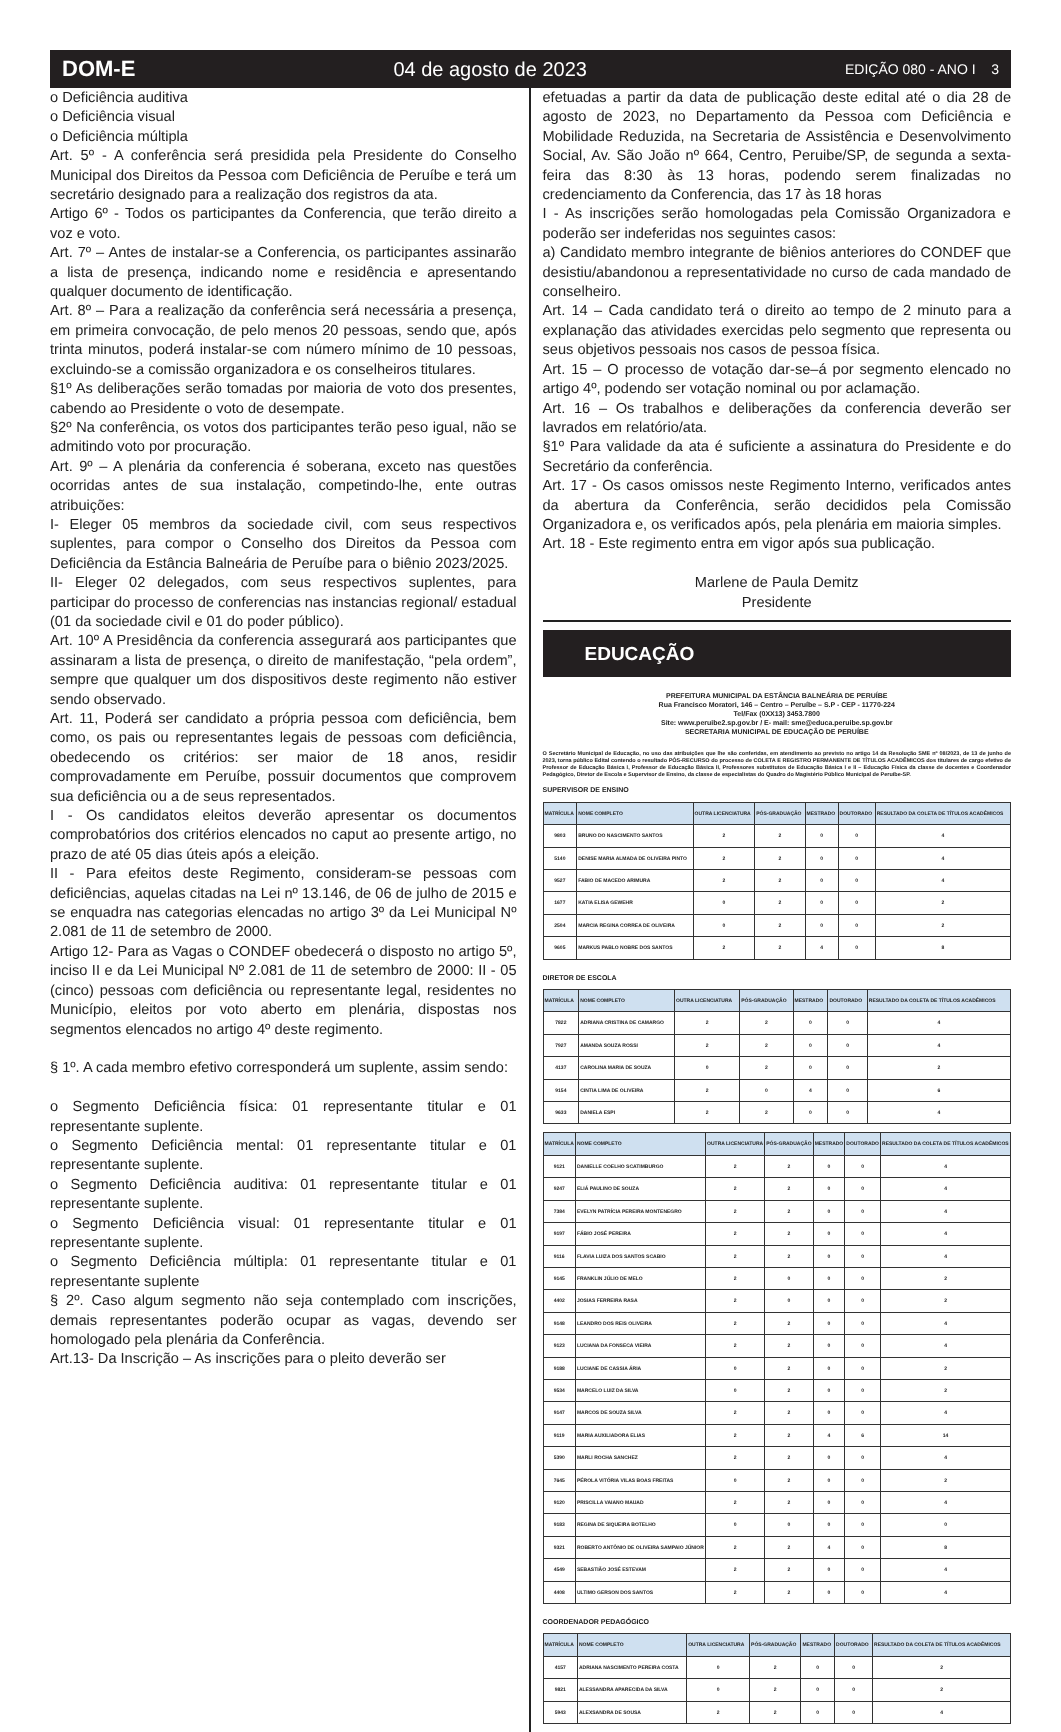DOM-E 04 de agosto de 2023 EDIÇÃO 080 - ANO I 3
o Deficiência auditiva
o Deficiência visual
o Deficiência múltipla
Art. 5º - A conferência será presidida pela Presidente do Conselho Municipal dos Direitos da Pessoa com Deficiência de Peruíbe e terá um secretário designado para a realização dos registros da ata.
Artigo 6º - Todos os participantes da Conferencia, que terão direito a voz e voto.
Art. 7º – Antes de instalar-se a Conferencia, os participantes assinarão a lista de presença, indicando nome e residência e apresentando qualquer documento de identificação.
Art. 8º – Para a realização da conferência será necessária a presença, em primeira convocação, de pelo menos 20 pessoas, sendo que, após trinta minutos, poderá instalar-se com número mínimo de 10 pessoas, excluindo-se a comissão organizadora e os conselheiros titulares.
§1º As deliberações serão tomadas por maioria de voto dos presentes, cabendo ao Presidente o voto de desempate.
§2º Na conferência, os votos dos participantes terão peso igual, não se admitindo voto por procuração.
Art. 9º – A plenária da conferencia é soberana, exceto nas questões ocorridas antes de sua instalação, competindo-lhe, ente outras atribuições:
I- Eleger 05 membros da sociedade civil, com seus respectivos suplentes, para compor o Conselho dos Direitos da Pessoa com Deficiência da Estância Balneária de Peruíbe para o biênio 2023/2025.
II- Eleger 02 delegados, com seus respectivos suplentes, para participar do processo de conferencias nas instancias regional/ estadual (01 da sociedade civil e 01 do poder público).
Art. 10º A Presidência da conferencia assegurará aos participantes que assinaram a lista de presença, o direito de manifestação, “pela ordem”, sempre que qualquer um dos dispositivos deste regimento não estiver sendo observado.
Art. 11, Poderá ser candidato a própria pessoa com deficiência, bem como, os pais ou representantes legais de pessoas com deficiência, obedecendo os critérios: ser maior de 18 anos, residir comprovadamente em Peruíbe, possuir documentos que comprovem sua deficiência ou a de seus representados.
I - Os candidatos eleitos deverão apresentar os documentos comprobatórios dos critérios elencados no caput ao presente artigo, no prazo de até 05 dias úteis após a eleição.
II - Para efeitos deste Regimento, consideram-se pessoas com deficiências, aquelas citadas na Lei nº 13.146, de 06 de julho de 2015 e se enquadra nas categorias elencadas no artigo 3º da Lei Municipal Nº 2.081 de 11 de setembro de 2000.
Artigo 12- Para as Vagas o CONDEF obedecerá o disposto no artigo 5º, inciso II e da Lei Municipal Nº 2.081 de 11 de setembro de 2000: II - 05 (cinco) pessoas com deficiência ou representante legal, residentes no Município, eleitos por voto aberto em plenária, dispostas nos segmentos elencados no artigo 4º deste regimento.
§ 1º. A cada membro efetivo corresponderá um suplente, assim sendo:
o Segmento Deficiência física: 01 representante titular e 01 representante suplente.
o Segmento Deficiência mental: 01 representante titular e 01 representante suplente.
o Segmento Deficiência auditiva: 01 representante titular e 01 representante suplente.
o Segmento Deficiência visual: 01 representante titular e 01 representante suplente.
o Segmento Deficiência múltipla: 01 representante titular e 01 representante suplente
§ 2º. Caso algum segmento não seja contemplado com inscrições, demais representantes poderão ocupar as vagas, devendo ser homologado pela plenária da Conferência.
Art.13- Da Inscrição – As inscrições para o pleito deverão ser
efetuadas a partir da data de publicação deste edital até o dia 28 de agosto de 2023, no Departamento da Pessoa com Deficiência e Mobilidade Reduzida, na Secretaria de Assistência e Desenvolvimento Social, Av. São João nº 664, Centro, Peruibe/SP, de segunda a sexta-feira das 8:30 às 13 horas, podendo serem finalizadas no credenciamento da Conferencia, das 17 às 18 horas
I - As inscrições serão homologadas pela Comissão Organizadora e poderão ser indeferidas nos seguintes casos:
a) Candidato membro integrante de biênios anteriores do CONDEF que desistiu/abandonou a representatividade no curso de cada mandado de conselheiro.
Art. 14 – Cada candidato terá o direito ao tempo de 2 minuto para a explanação das atividades exercidas pelo segmento que representa ou seus objetivos pessoais nos casos de pessoa física.
Art. 15 – O processo de votação dar-se–á por segmento elencado no artigo 4º, podendo ser votação nominal ou por aclamação.
Art. 16 – Os trabalhos e deliberações da conferencia deverão ser lavrados em relatório/ata.
§1º Para validade da ata é suficiente a assinatura do Presidente e do Secretário da conferência.
Art. 17 - Os casos omissos neste Regimento Interno, verificados antes da abertura da Conferência, serão decididos pela Comissão Organizadora e, os verificados após, pela plenária em maioria simples.
Art. 18 - Este regimento entra em vigor após sua publicação.
Marlene de Paula Demitz
Presidente
EDUCAÇÃO
PREFEITURA MUNICIPAL DA ESTÂNCIA BALNEÁRIA DE PERUÍBE
Rua Francisco Moratori, 146 – Centro – Peruíbe – S.P - CEP - 11770-224
Tel/Fax (0XX13) 3453.7800
Site: www.peruibe2.sp.gov.br / E- mail: sme@educa.peruibe.sp.gov.br
SECRETARIA MUNICIPAL DE EDUCAÇÃO DE PERUÍBE
O Secretário Municipal de Educação, no uso das atribuições que lhe são conferidas, em atendimento ao previsto no artigo 14 da Resolução SME nº 08/2023, de 13 de junho de 2023, torna público Edital contendo o resultado PÓS-RECURSO do processo de COLETA E REGISTRO PERMANENTE DE TÍTULOS ACADÊMICOS dos titulares de cargo efetivo de Professor de Educação Básica I, Professor de Educação Básica II, Professores substitutos de Educação Básica I e II – Educação Física da classe de docentes e Coordenador Pedagógico, Diretor de Escola e Supervisor de Ensino, da classe de especialistas do Quadro do Magistério Público Municipal de Peruíbe-SP.
SUPERVISOR DE ENSINO
| MATRÍCULA | NOME COMPLETO | OUTRA LICENCIATURA | PÓS-GRADUAÇÃO | MESTRADO | DOUTORADO | RESULTADO DA COLETA DE TÍTULOS ACADÊMICOS |
| --- | --- | --- | --- | --- | --- | --- |
| 9803 | BRUNO DO NASCIMENTO SANTOS | 2 | 2 | 0 | 0 | 4 |
| 5140 | DENISE MARIA ALMADA DE OLIVEIRA PINTO | 2 | 2 | 0 | 0 | 4 |
| 9527 | FABIO DE MACEDO ARIMURA | 2 | 2 | 0 | 0 | 4 |
| 1677 | KATIA ELISA GEWEHR | 0 | 2 | 0 | 0 | 2 |
| 2504 | MARCIA REGINA CORREA DE OLIVEIRA | 0 | 2 | 0 | 0 | 2 |
| 9605 | MARKUS PABLO NOBRE DOS SANTOS | 2 | 2 | 4 | 0 | 8 |
DIRETOR DE ESCOLA
| MATRÍCULA | NOME COMPLETO | OUTRA LICENCIATURA | PÓS-GRADUAÇÃO | MESTRADO | DOUTORADO | RESULTADO DA COLETA DE TÍTULOS ACADÊMICOS |
| --- | --- | --- | --- | --- | --- | --- |
| 7822 | ADRIANA CRISTINA DE CAMARGO | 2 | 2 | 0 | 0 | 4 |
| 7927 | AMANDA SOUZA ROSSI | 2 | 2 | 0 | 0 | 4 |
| 4137 | CAROLINA MARIA DE SOUZA | 0 | 2 | 0 | 0 | 2 |
| 9154 | CINTIA LIMA DE OLIVEIRA | 2 | 0 | 4 | 0 | 6 |
| 9633 | DANIELA ESPI | 2 | 2 | 0 | 0 | 4 |
| MATRÍCULA | NOME COMPLETO | OUTRA LICENCIATURA | PÓS-GRADUAÇÃO | MESTRADO | DOUTORADO | RESULTADO DA COLETA DE TÍTULOS ACADÊMICOS |
| --- | --- | --- | --- | --- | --- | --- |
| 9121 | DANIELLE COELHO SCATIMBURGO | 2 | 2 | 0 | 0 | 4 |
| 9247 | ELIÁ PAULINO DE SOUZA | 2 | 2 | 0 | 0 | 4 |
| 7384 | EVELYN PATRÍCIA PEREIRA MONTENEGRO | 2 | 2 | 0 | 0 | 4 |
| 9197 | FÁBIO JOSÉ PEREIRA | 2 | 2 | 0 | 0 | 4 |
| 9116 | FLAVIA LUIZA DOS SANTOS SCABIO | 2 | 2 | 0 | 0 | 4 |
| 9145 | FRANKLIN JÚLIO DE MELO | 2 | 0 | 0 | 0 | 2 |
| 4402 | JOSIAS FERREIRA RASA | 2 | 0 | 0 | 0 | 2 |
| 9148 | LEANDRO DOS REIS OLIVEIRA | 2 | 2 | 0 | 0 | 4 |
| 9123 | LUCIANA DA FONSECA VIEIRA | 2 | 2 | 0 | 0 | 4 |
| 9188 | LUCIANE DE CASSIA ÁRIA | 0 | 2 | 0 | 0 | 2 |
| 9534 | MARCELO LUIZ DA SILVA | 0 | 2 | 0 | 0 | 2 |
| 9147 | MARCOS DE SOUZA SILVA | 2 | 2 | 0 | 0 | 4 |
| 9119 | MARIA AUXILIADORA ELIAS | 2 | 2 | 4 | 6 | 14 |
| 5390 | MARLI ROCHA SANCHEZ | 2 | 2 | 0 | 0 | 4 |
| 7645 | PÉROLA VITÓRIA VILAS BOAS FREITAS | 0 | 2 | 0 | 0 | 2 |
| 9120 | PRISCILLA VAIANO MAUAD | 2 | 2 | 0 | 0 | 4 |
| 9183 | REGINA DE SIQUEIRA BOTELHO | 0 | 0 | 0 | 0 | 0 |
| 9321 | ROBERTO ANTÔNIO DE OLIVEIRA SAMPAIO JÚNIOR | 2 | 2 | 4 | 0 | 8 |
| 4549 | SEBASTIÃO JOSÉ ESTEVAM | 2 | 2 | 0 | 0 | 4 |
| 4408 | ULTIMO GERSON DOS SANTOS | 2 | 2 | 0 | 0 | 4 |
COORDENADOR PEDAGÓGICO
| MATRÍCULA | NOME COMPLETO | OUTRA LICENCIATURA | PÓS-GRADUAÇÃO | MESTRADO | DOUTORADO | RESULTADO DA COLETA DE TÍTULOS ACADÊMICOS |
| --- | --- | --- | --- | --- | --- | --- |
| 4157 | ADRIANA NASCIMENTO PEREIRA COSTA | 0 | 2 | 0 | 0 | 2 |
| 9821 | ALESSANDRA APARECIDA DA SILVA | 0 | 2 | 0 | 0 | 2 |
| 5943 | ALEXSANDRA DE SOUSA | 2 | 2 | 0 | 0 | 4 |